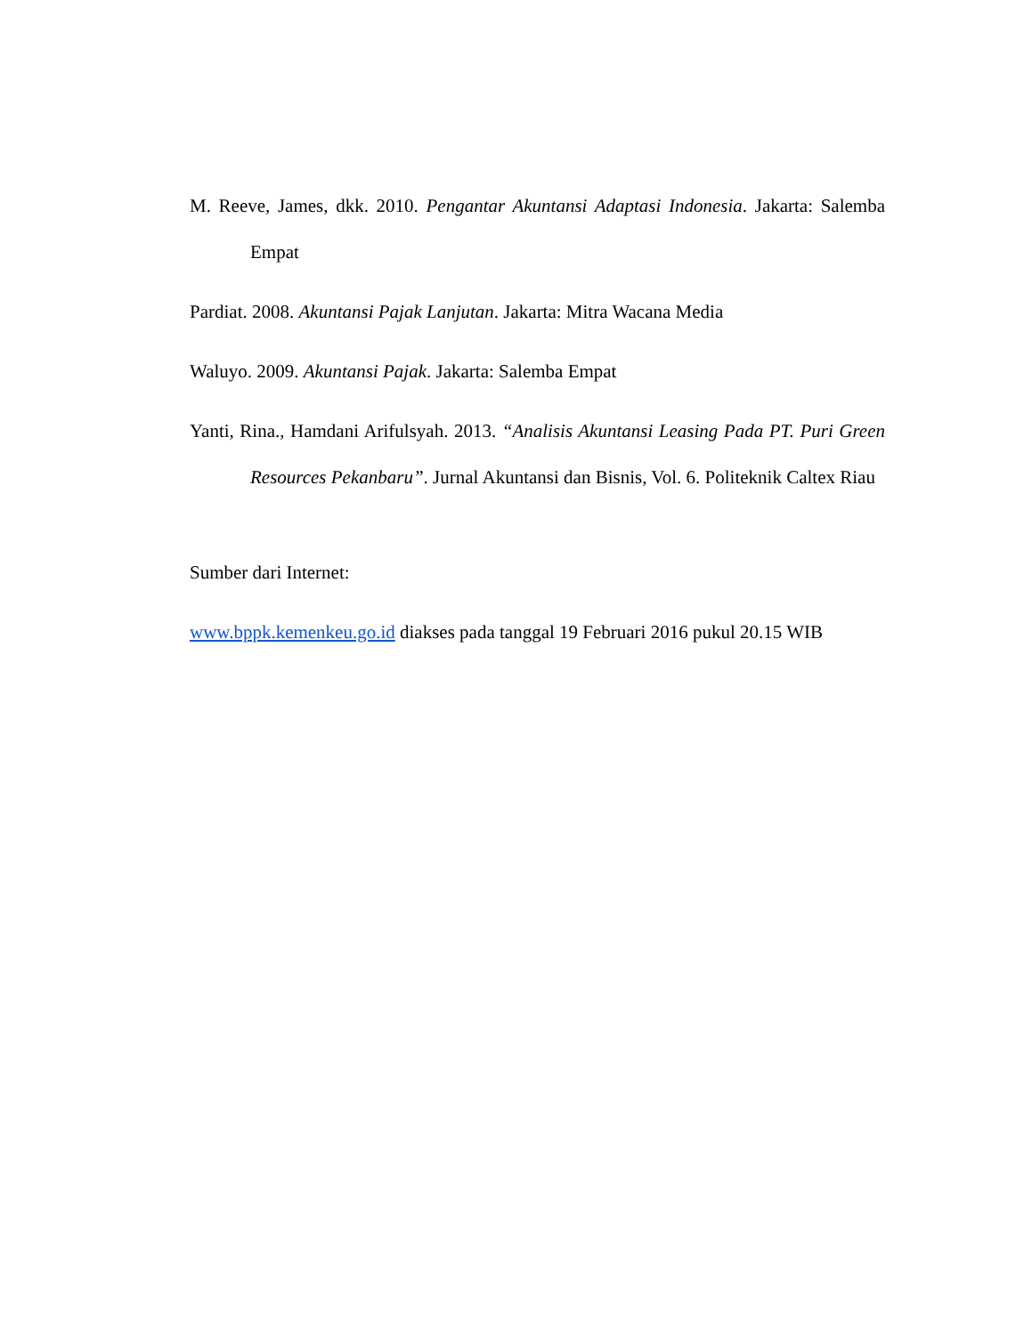M. Reeve, James, dkk. 2010. Pengantar Akuntansi Adaptasi Indonesia. Jakarta: Salemba Empat
Pardiat. 2008. Akuntansi Pajak Lanjutan. Jakarta: Mitra Wacana Media
Waluyo. 2009. Akuntansi Pajak. Jakarta: Salemba Empat
Yanti, Rina., Hamdani Arifulsyah. 2013. “Analisis Akuntansi Leasing Pada PT. Puri Green Resources Pekanbaru”. Jurnal Akuntansi dan Bisnis, Vol. 6. Politeknik Caltex Riau
Sumber dari Internet:
www.bppk.kemenkeu.go.id diakses pada tanggal 19 Februari 2016 pukul 20.15 WIB